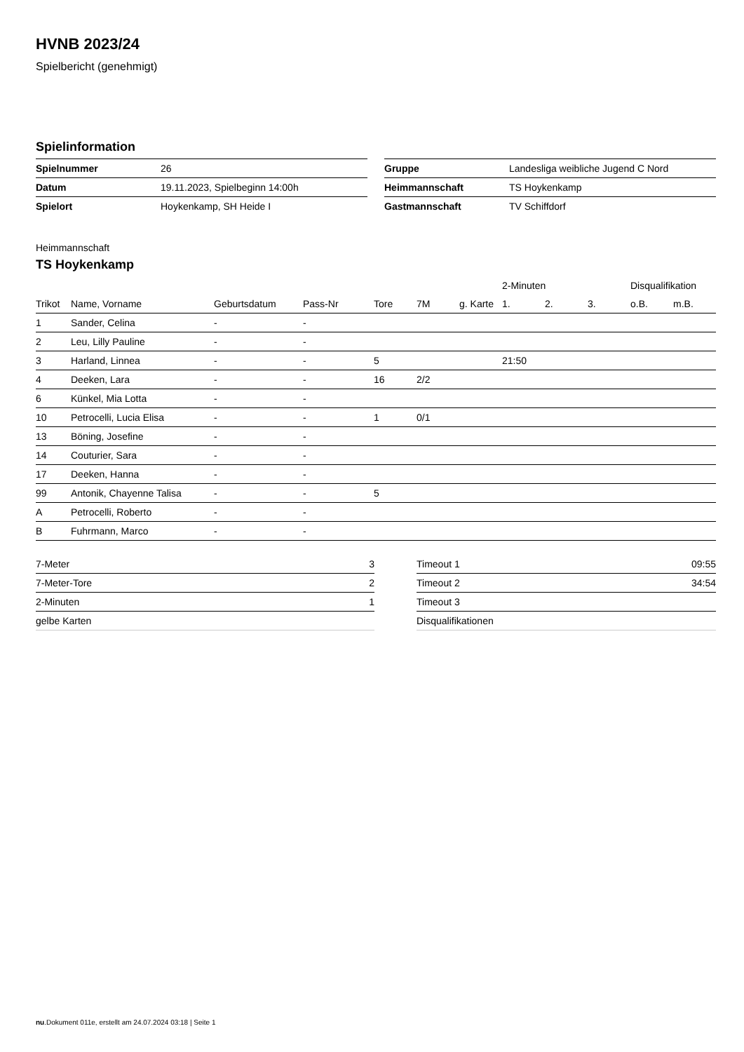HVNB 2023/24
Spielbericht (genehmigt)
Spielinformation
| Spielnummer | 26 |
| Datum | 19.11.2023, Spielbeginn 14:00h |
| Spielort | Hoykenkamp, SH Heide I |
| Gruppe | Landesliga weibliche Jugend C Nord |
| Heimmannschaft | TS Hoykenkamp |
| Gastmannschaft | TV Schiffdorf |
Heimmannschaft
TS Hoykenkamp
| | | | | | | | 2-Minuten | | | Disqualifikation | |
| --- | --- | --- | --- | --- | --- | --- | --- | --- | --- | --- | --- |
| Trikot | Name, Vorname | Geburtsdatum | Pass-Nr | Tore | 7M | g. Karte | 1. | 2. | 3. | o.B. | m.B. |
| 1 | Sander, Celina | - | - | | | | | | | | |
| 2 | Leu, Lilly Pauline | - | - | | | | | | | | |
| 3 | Harland, Linnea | - | - | 5 | | | 21:50 | | | | |
| 4 | Deeken, Lara | - | - | 16 | 2/2 | | | | | | |
| 6 | Künkel, Mia Lotta | - | - | | | | | | | | |
| 10 | Petrocelli, Lucia Elisa | - | - | 1 | 0/1 | | | | | | |
| 13 | Böning, Josefine | - | - | | | | | | | | |
| 14 | Couturier, Sara | - | - | | | | | | | | |
| 17 | Deeken, Hanna | - | - | | | | | | | | |
| 99 | Antonik, Chayenne Talisa | - | - | 5 | | | | | | | |
| A | Petrocelli, Roberto | - | - | | | | | | | | |
| B | Fuhrmann, Marco | - | - | | | | | | | | |
| 7-Meter | 3 |
| 7-Meter-Tore | 2 |
| 2-Minuten | 1 |
| gelbe Karten | |
| Timeout 1 | 09:55 |
| Timeout 2 | 34:54 |
| Timeout 3 | |
| Disqualifikationen | |
nu.Dokument 011e, erstellt am 24.07.2024 03:18 | Seite 1